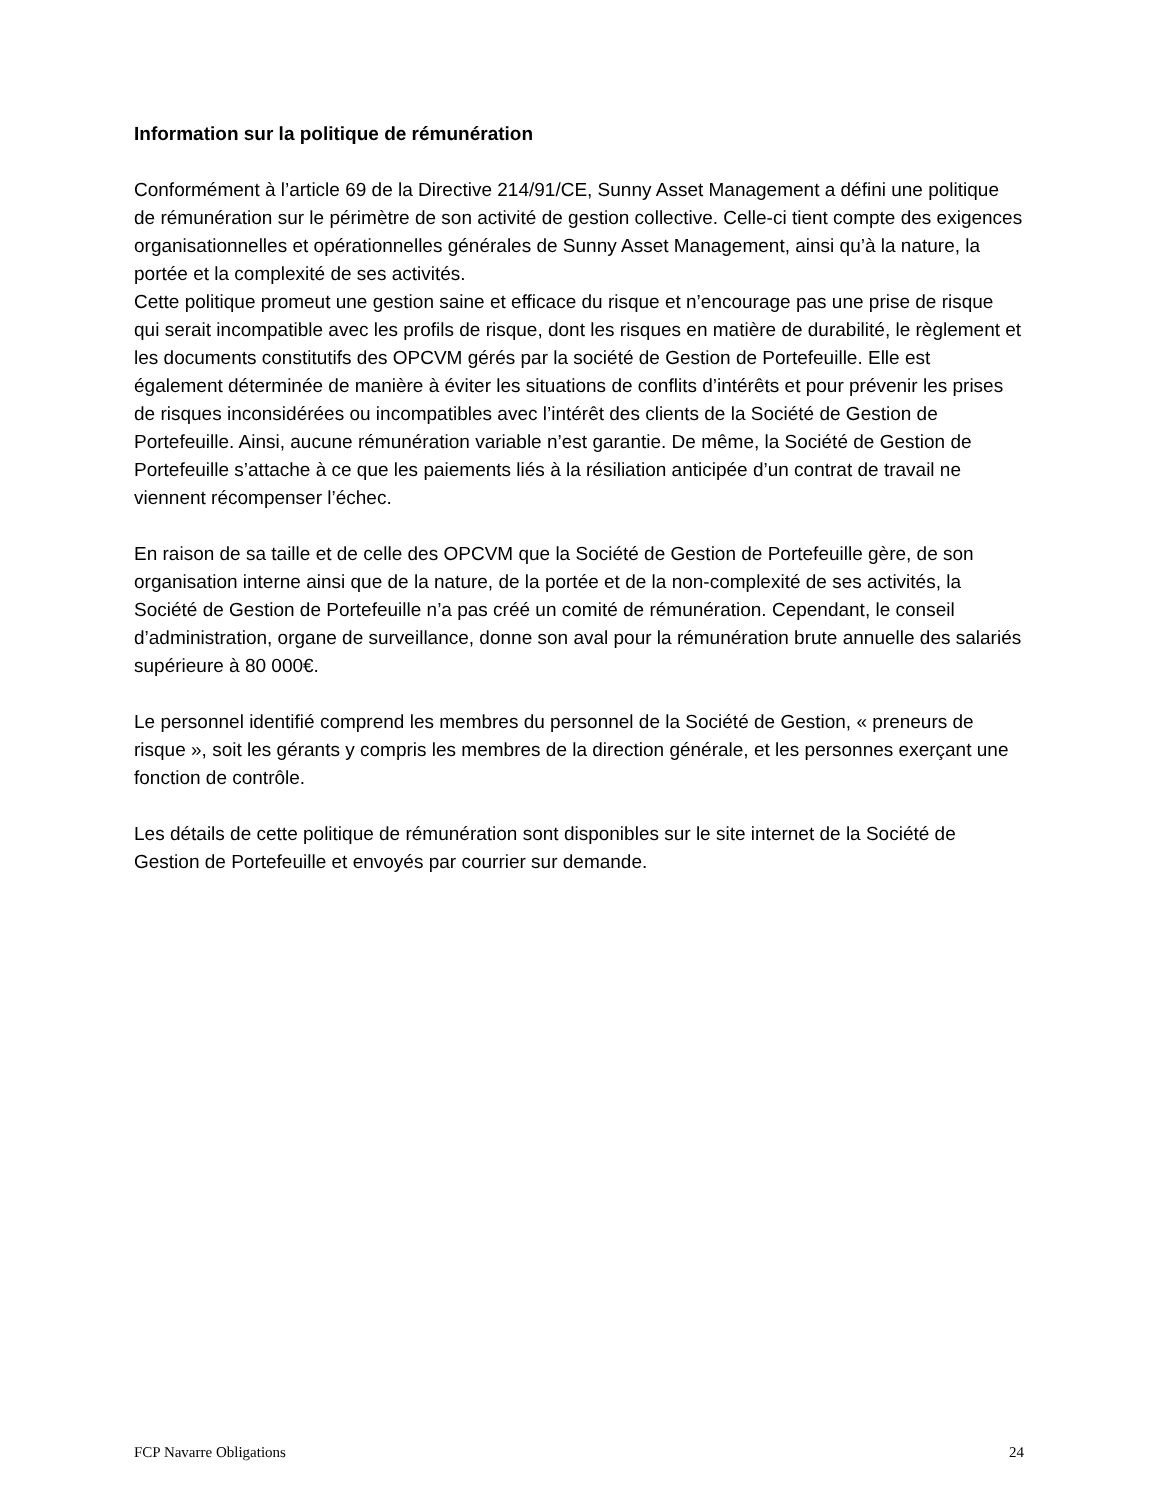Information sur la politique de rémunération
Conformément à l’article 69 de la Directive 214/91/CE, Sunny Asset Management a défini une politique de rémunération sur le périmètre de son activité de gestion collective. Celle-ci tient compte des exigences organisationnelles et opérationnelles générales de Sunny Asset Management, ainsi qu’à la nature, la portée et la complexité de ses activités.
Cette politique promeut une gestion saine et efficace du risque et n’encourage pas une prise de risque qui serait incompatible avec les profils de risque, dont les risques en matière de durabilité, le règlement et les documents constitutifs des OPCVM gérés par la société de Gestion de Portefeuille. Elle est également déterminée de manière à éviter les situations de conflits d’intérêts et pour prévenir les prises de risques inconsidérées ou incompatibles avec l’intérêt des clients de la Société de Gestion de Portefeuille. Ainsi, aucune rémunération variable n’est garantie. De même, la Société de Gestion de Portefeuille s’attache à ce que les paiements liés à la résiliation anticipée d’un contrat de travail ne viennent récompenser l’échec.
En raison de sa taille et de celle des OPCVM que la Société de Gestion de Portefeuille gère, de son organisation interne ainsi que de la nature, de la portée et de la non-complexité de ses activités, la Société de Gestion de Portefeuille n’a pas créé un comité de rémunération. Cependant, le conseil d’administration, organe de surveillance, donne son aval pour la rémunération brute annuelle des salariés supérieure à 80 000€.
Le personnel identifié comprend les membres du personnel de la Société de Gestion, « preneurs de risque », soit les gérants y compris les membres de la direction générale, et les personnes exerçant une fonction de contrôle.
Les détails de cette politique de rémunération sont disponibles sur le site internet de la Société de Gestion de Portefeuille et envoyés par courrier sur demande.
FCP Navarre Obligations 24